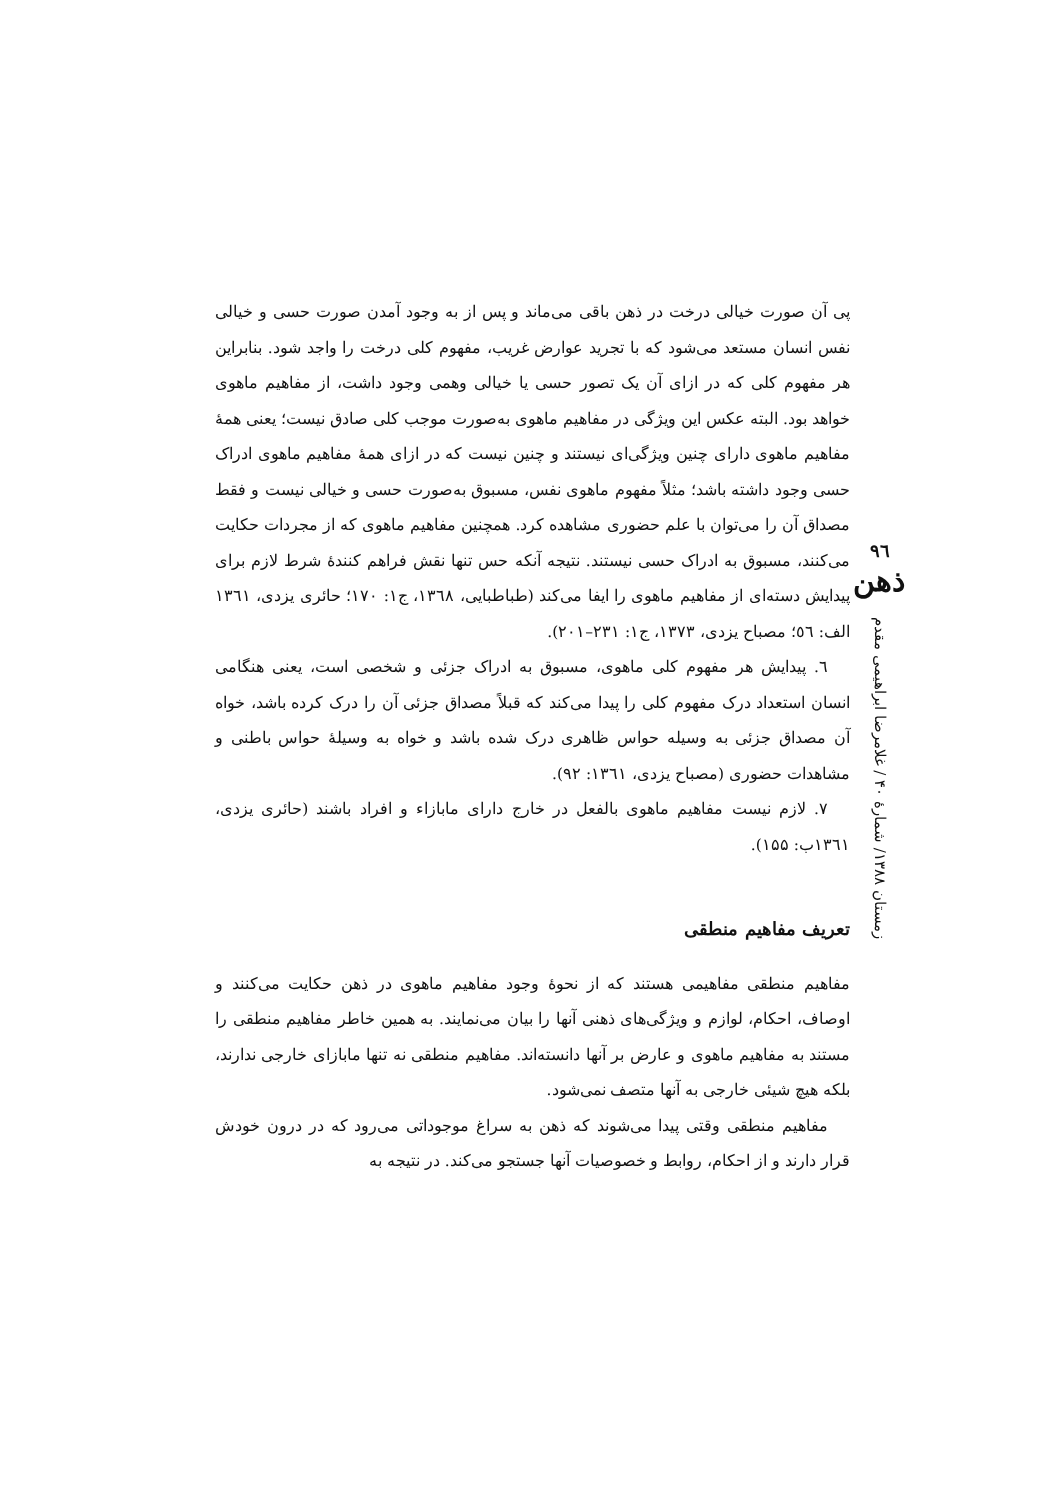۹٦
ذهن
زمستان ۱۳۸۸/ شمارهٔ ۴۰ / غلامرضا ابراهیمی مقدم
پی آن صورت خیالی درخت در ذهن باقی می‌ماند و پس از به وجود آمدن صورت حسی و خیالی نفس انسان مستعد می‌شود که با تجرید عوارض غریب، مفهوم کلی درخت را واجد شود. بنابراین هر مفهوم کلی که در ازای آن یک تصور حسی یا خیالی وهمی وجود داشت، از مفاهیم ماهوی خواهد بود. البته عکس این ویژگی در مفاهیم ماهوی به‌صورت موجب کلی صادق نیست؛ یعنی همهٔ مفاهیم ماهوی دارای چنین ویژگی‌ای نیستند و چنین نیست که در ازای همهٔ مفاهیم ماهوی ادراک حسی وجود داشته باشد؛ مثلاً مفهوم ماهوی نفس، مسبوق به‌صورت حسی و خیالی نیست و فقط مصداق آن را می‌توان با علم حضوری مشاهده کرد. همچنین مفاهیم ماهوی که از مجردات حکایت می‌کنند، مسبوق به ادراک حسی نیستند. نتیجه آنکه حس تنها نقش فراهم کنندهٔ شرط لازم برای پیدایش دسته‌ای از مفاهیم ماهوی را ایفا می‌کند (طباطبایی، ۱۳٦۸، ج۱: ۱۷۰؛ حائری یزدی، ۱۳٦۱ الف: ٥٦؛ مصباح یزدی، ۱۳۷۳، ج۱: ۲۳۱–۲۰۱).
٦. پیدایش هر مفهوم کلی ماهوی، مسبوق به ادراک جزئی و شخصی است، یعنی هنگامی انسان استعداد درک مفهوم کلی را پیدا می‌کند که قبلاً مصداق جزئی آن را درک کرده باشد، خواه آن مصداق جزئی به وسیله حواس ظاهری درک شده باشد و خواه به وسیلهٔ حواس باطنی و مشاهدات حضوری (مصباح یزدی، ۱۳٦۱: ۹۲).
۷. لازم نیست مفاهیم ماهوی بالفعل در خارج دارای مابازاء و افراد باشند (حائری یزدی، ۱۳٦۱ب: ۱۵۵).
تعریف مفاهیم منطقی
مفاهیم منطقی مفاهیمی هستند که از نحوهٔ وجود مفاهیم ماهوی در ذهن حکایت می‌کنند و اوصاف، احکام، لوازم و ویژگی‌های ذهنی آنها را بیان می‌نمایند. به همین خاطر مفاهیم منطقی را مستند به مفاهیم ماهوی و عارض بر آنها دانسته‌اند. مفاهیم منطقی نه تنها مابازای خارجی ندارند، بلکه هیچ شیئی خارجی به آنها متصف نمی‌شود.
مفاهیم منطقی وقتی پیدا می‌شوند که ذهن به سراغ موجوداتی می‌رود که در درون خودش قرار دارند و از احکام، روابط و خصوصیات آنها جستجو می‌کند. در نتیجه به